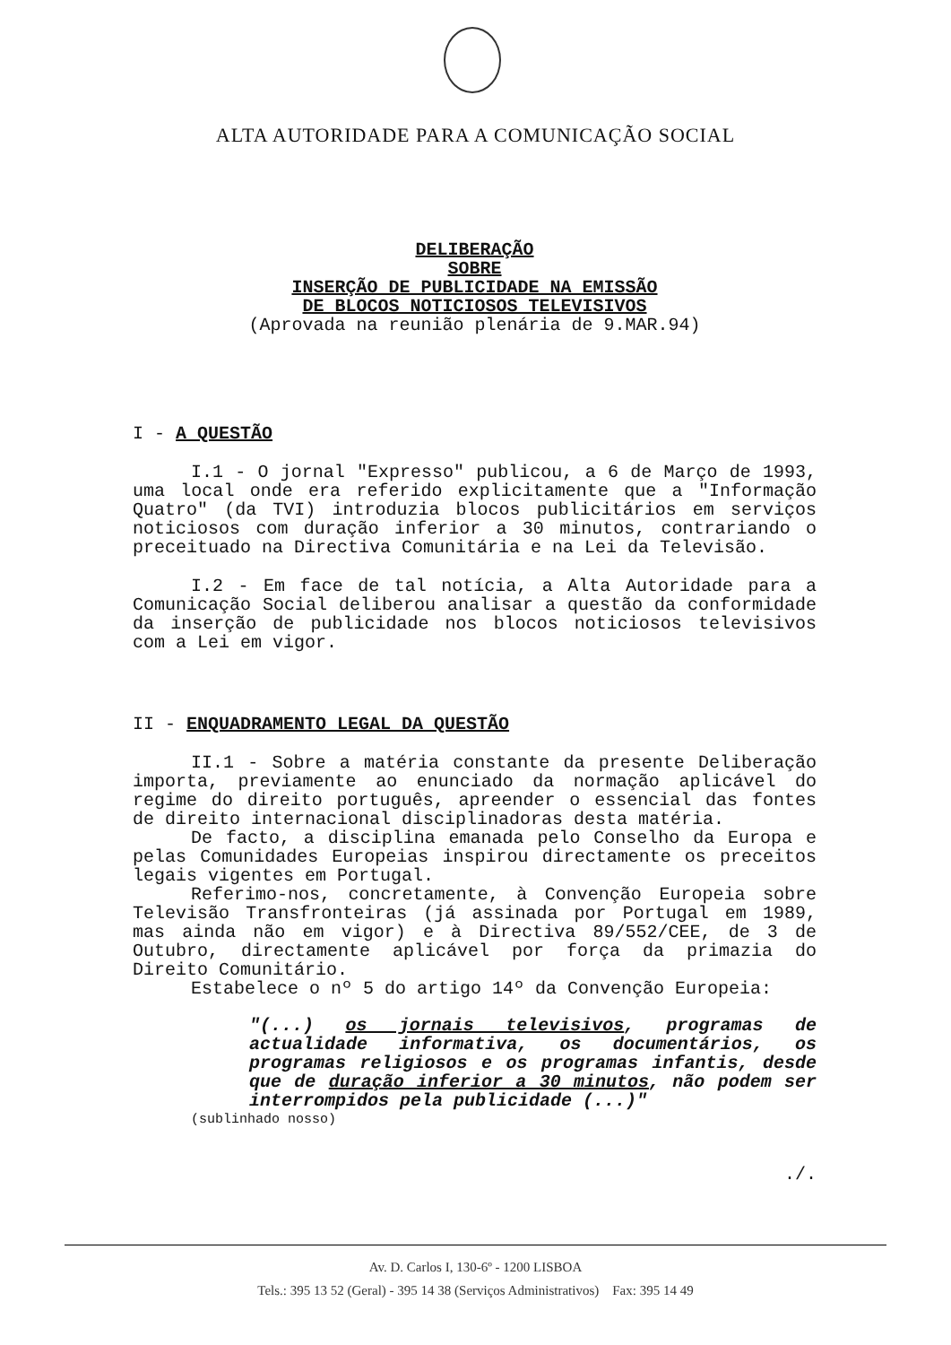ALTA AUTORIDADE PARA A COMUNICAÇÃO SOCIAL
DELIBERAÇÃO
SOBRE
INSERÇÃO DE PUBLICIDADE NA EMISSÃO
DE BLOCOS NOTICIOSOS TELEVISIVOS
(Aprovada na reunião plenária de 9.MAR.94)
I - A QUESTÃO
I.1 - O jornal "Expresso" publicou, a 6 de Março de 1993, uma local onde era referido explicitamente que a "Informação Quatro" (da TVI) introduzia blocos publicitários em serviços noticiosos com duração inferior a 30 minutos, contrariando o preceituado na Directiva Comunitária e na Lei da Televisão.
I.2 - Em face de tal notícia, a Alta Autoridade para a Comunicação Social deliberou analisar a questão da conformidade da inserção de publicidade nos blocos noticiosos televisivos com a Lei em vigor.
II - ENQUADRAMENTO LEGAL DA QUESTÃO
II.1 - Sobre a matéria constante da presente Deliberação importa, previamente ao enunciado da normação aplicável do regime do direito português, apreender o essencial das fontes de direito internacional disciplinadoras desta matéria.
De facto, a disciplina emanada pelo Conselho da Europa e pelas Comunidades Europeias inspirou directamente os preceitos legais vigentes em Portugal.
Referimo-nos, concretamente, à Convenção Europeia sobre Televisão Transfronteiras (já assinada por Portugal em 1989, mas ainda não em vigor) e à Directiva 89/552/CEE, de 3 de Outubro, directamente aplicável por força da primazia do Direito Comunitário.
Estabelece o nº 5 do artigo 14º da Convenção Europeia:
"(...) os jornais televisivos, programas de actualidade informativa, os documentários, os programas religiosos e os programas infantis, desde que de duração inferior a 30 minutos, não podem ser interrompidos pela publicidade (...)"
(sublinhado nosso)
./.
Av. D. Carlos I, 130-6º - 1200 LISBOA
Tels.: 395 13 52 (Geral) - 395 14 38 (Serviços Administrativos) Fax: 395 14 49